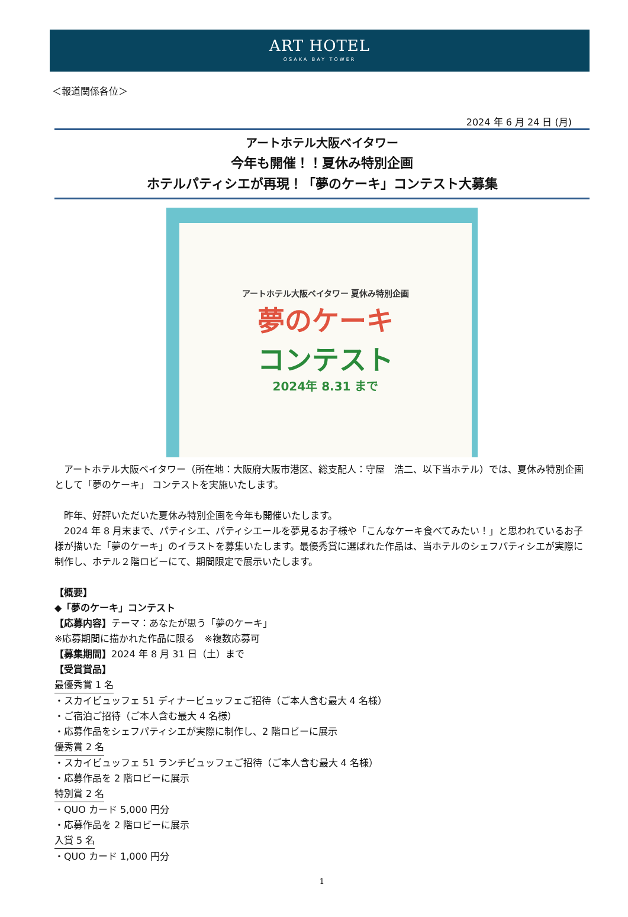ART HOTEL
OSAKA BAY TOWER
＜報道関係各位＞
2024 年 6 月 24 日 (月)
アートホテル大阪ベイタワー
今年も開催！！夏休み特別企画
ホテルパティシエが再現！「夢のケーキ」コンテスト大募集
アートホテル大阪ベイタワー 夏休み特別企画
夢のケーキ
コンテスト
2024年 8.31 まで
　アートホテル大阪ベイタワー（所在地：大阪府大阪市港区、総支配人：守屋　浩二、以下当ホテル）では、夏休み特別企画として「夢のケーキ」 コンテストを実施いたします。
　昨年、好評いただいた夏休み特別企画を今年も開催いたします。
　2024 年 8 月末まで、パティシエ、パティシエールを夢見るお子様や「こんなケーキ食べてみたい！」と思われているお子様が描いた「夢のケーキ」のイラストを募集いたします。最優秀賞に選ばれた作品は、当ホテルのシェフパティシエが実際に制作し、ホテル２階ロビーにて、期間限定で展示いたします。
【概要】
◆「夢のケーキ」コンテスト
【応募内容】テーマ：あなたが思う「夢のケーキ」
※応募期間に描かれた作品に限る　※複数応募可
【募集期間】2024 年 8 月 31 日（土）まで
【受賞賞品】
最優秀賞 1 名
・スカイビュッフェ 51 ディナービュッフェご招待（ご本人含む最大 4 名様）
・ご宿泊ご招待（ご本人含む最大 4 名様）
・応募作品をシェフパティシエが実際に制作し、2 階ロビーに展示
優秀賞 2 名
・スカイビュッフェ 51 ランチビュッフェご招待（ご本人含む最大 4 名様）
・応募作品を 2 階ロビーに展示
特別賞 2 名
・QUO カード 5,000 円分
・応募作品を 2 階ロビーに展示
入賞 5 名
・QUO カード 1,000 円分
1